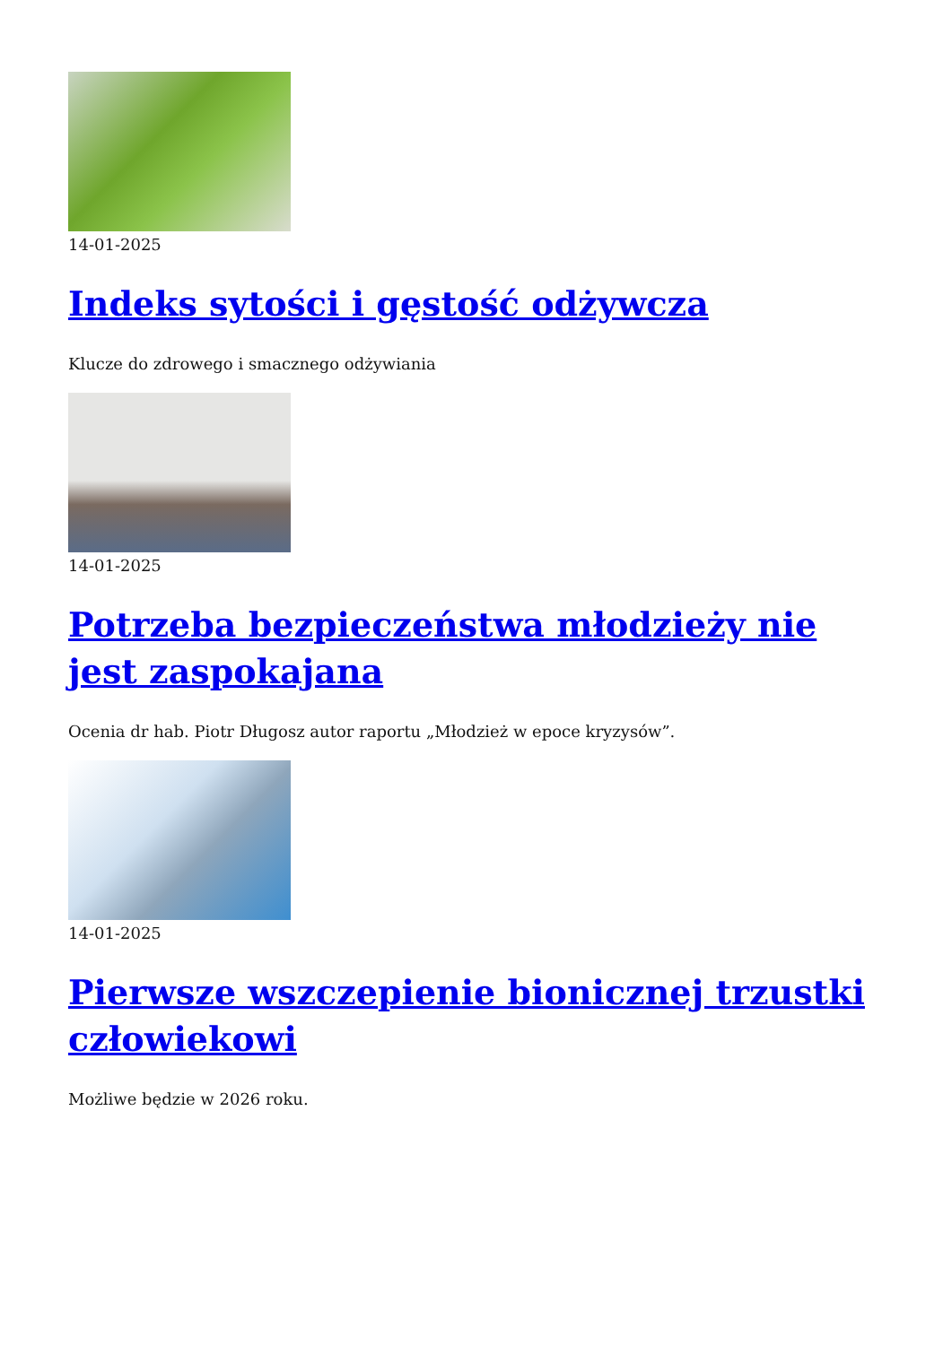14-01-2025
Indeks sytości i gęstość odżywcza
Klucze do zdrowego i smacznego odżywiania
14-01-2025
Potrzeba bezpieczeństwa młodzieży nie jest zaspokajana
Ocenia dr hab. Piotr Długosz autor raportu „Młodzież w epoce kryzysów”.
14-01-2025
Pierwsze wszczepienie bionicznej trzustki człowiekowi
Możliwe będzie w 2026 roku.